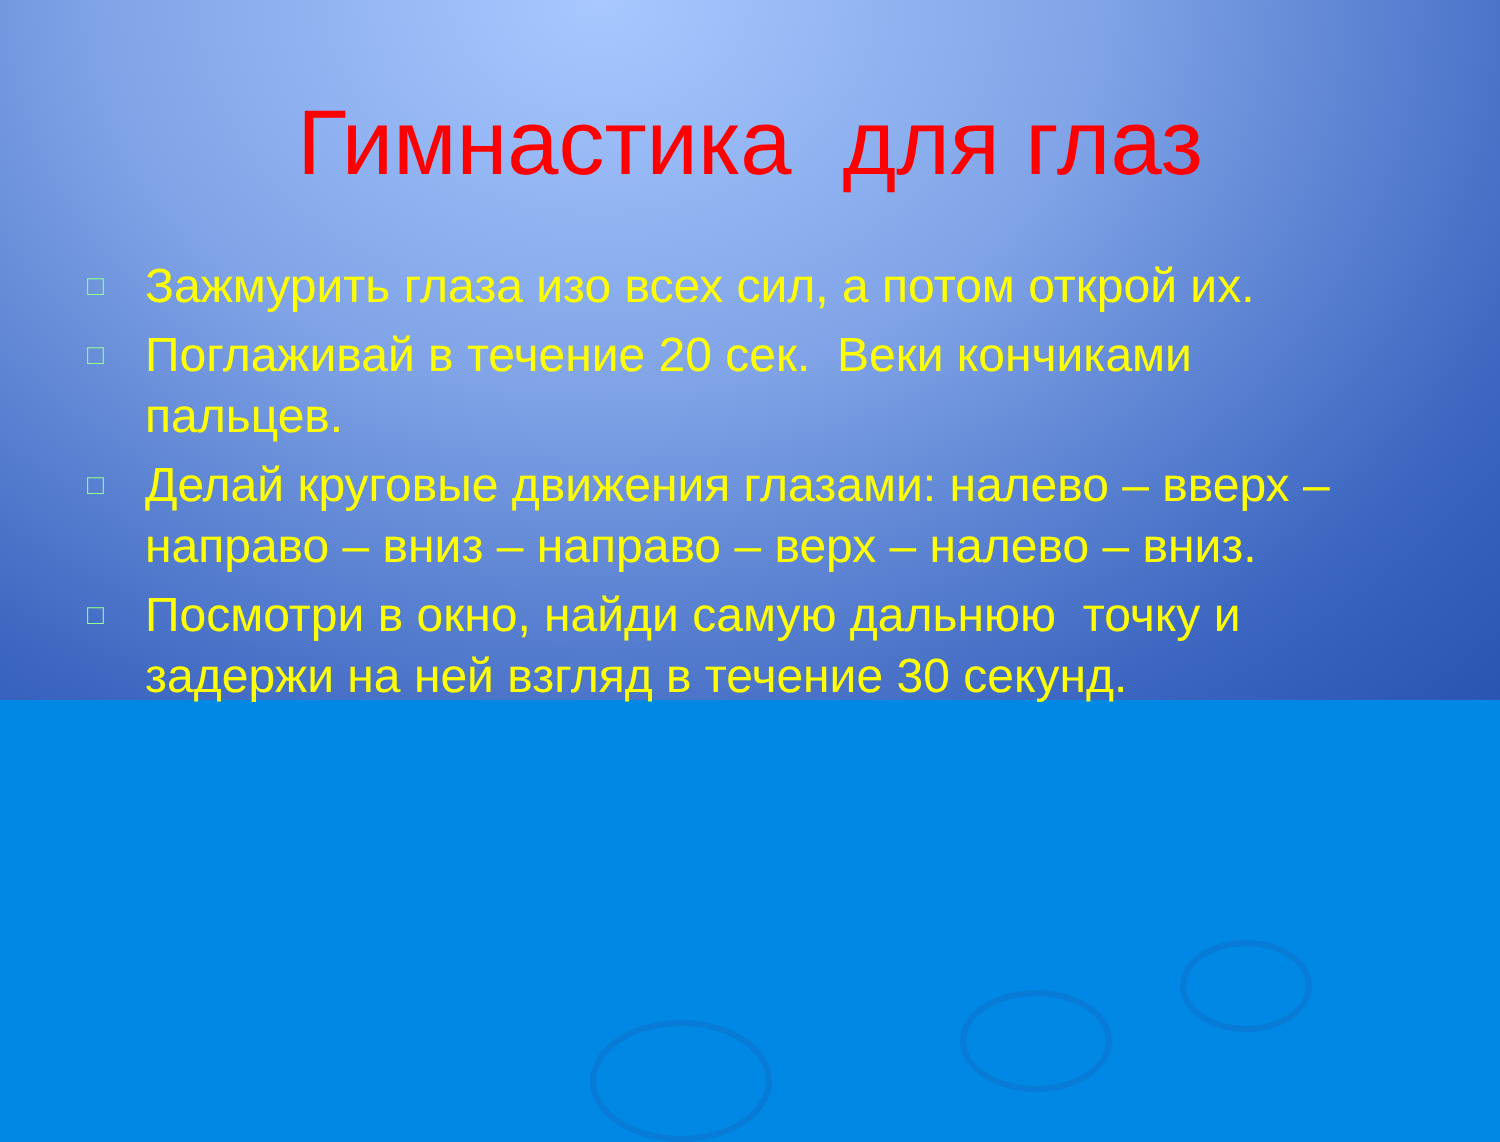Гимнастика для глаз
□ Зажмурить глаза изо всех сил, а потом открой их.
□ Поглаживай в течение 20 сек. Веки кончиками пальцев.
□ Делай круговые движения глазами: налево – вверх – направо – вниз – направо – верх – налево – вниз.
□ Посмотри в окно, найди самую дальнюю точку и задержи на ней взгляд в течение 30 секунд.